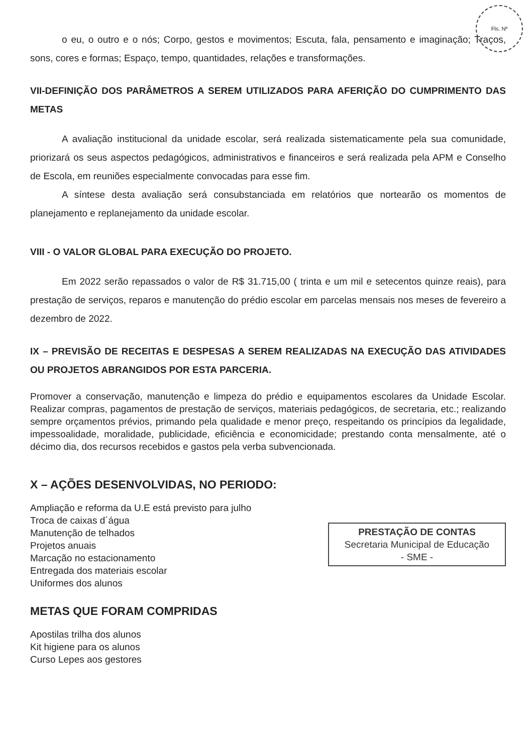Fls. Nº
o eu, o outro e o nós; Corpo, gestos e movimentos; Escuta, fala, pensamento e imaginação; Traços, sons, cores e formas; Espaço, tempo, quantidades, relações e transformações.
VII-DEFINIÇÃO DOS PARÂMETROS A SEREM UTILIZADOS PARA AFERIÇÃO DO CUMPRIMENTO DAS METAS
A avaliação institucional da unidade escolar, será realizada sistematicamente pela sua comunidade, priorizará os seus aspectos pedagógicos, administrativos e financeiros e será realizada pela APM e Conselho de Escola, em reuniões especialmente convocadas para esse fim.
A síntese desta avaliação será consubstanciada em relatórios que nortearão os momentos de planejamento e replanejamento da unidade escolar.
VIII - O VALOR GLOBAL PARA EXECUÇÃO DO PROJETO.
Em 2022 serão repassados o valor de R$ 31.715,00 ( trinta e um mil e setecentos quinze reais), para prestação de serviços, reparos e manutenção do prédio escolar em parcelas mensais nos meses de fevereiro a dezembro de 2022.
IX – PREVISÃO DE RECEITAS E DESPESAS A SEREM REALIZADAS NA EXECUÇÃO DAS ATIVIDADES OU PROJETOS ABRANGIDOS POR ESTA PARCERIA.
Promover a conservação, manutenção e limpeza do prédio e equipamentos escolares da Unidade Escolar. Realizar compras, pagamentos de prestação de serviços, materiais pedagógicos, de secretaria, etc.; realizando sempre orçamentos prévios, primando pela qualidade e menor preço, respeitando os princípios da legalidade, impessoalidade, moralidade, publicidade, eficiência e economicidade; prestando conta mensalmente, até o décimo dia, dos recursos recebidos e gastos pela verba subvencionada.
X – AÇÕES DESENVOLVIDAS, NO PERIODO:
Ampliação e reforma da U.E está previsto para julho
Troca de caixas d´água
Manutenção de telhados
Projetos anuais
Marcação no estacionamento
Entregada dos materiais escolar
Uniformes dos alunos
PRESTAÇÃO DE CONTAS
Secretaria Municipal de Educação
- SME -
METAS QUE FORAM COMPRIDAS
Apostilas trilha dos alunos
Kit higiene para os alunos
Curso Lepes aos gestores